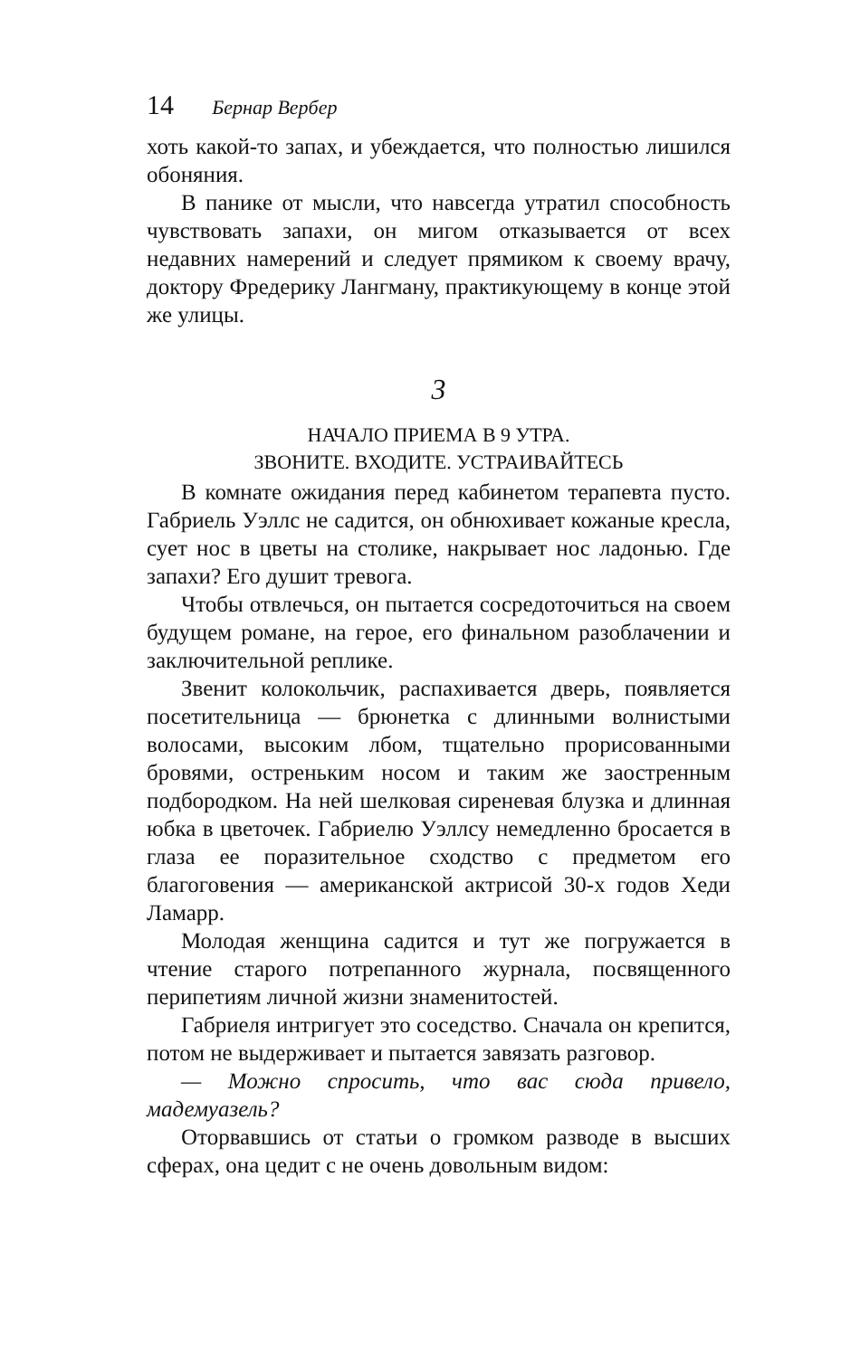14 Бернар Вербер
хоть какой-то запах, и убеждается, что полностью лишился обоняния.
В панике от мысли, что навсегда утратил способность чувствовать запахи, он мигом отказывается от всех недавних намерений и следует прямиком к своему врачу, доктору Фредерику Лангману, практикующему в конце этой же улицы.
3
НАЧАЛО ПРИЕМА В 9 УТРА.
ЗВОНИТЕ. ВХОДИТЕ. УСТРАИВАЙТЕСЬ
В комнате ожидания перед кабинетом терапевта пусто. Габриель Уэллс не садится, он обнюхивает кожаные кресла, сует нос в цветы на столике, накрывает нос ладонью. Где запахи? Его душит тревога.
Чтобы отвлечься, он пытается сосредоточиться на своем будущем романе, на герое, его финальном разоблачении и заключительной реплике.
Звенит колокольчик, распахивается дверь, появляется посетительница — брюнетка с длинными волнистыми волосами, высоким лбом, тщательно прорисованными бровями, остреньким носом и таким же заостренным подбородком. На ней шелковая сиреневая блузка и длинная юбка в цветочек. Габриелю Уэллсу немедленно бросается в глаза ее поразительное сходство с предметом его благоговения — американской актрисой 30-х годов Хеди Ламарр.
Молодая женщина садится и тут же погружается в чтение старого потрепанного журнала, посвященного перипетиям личной жизни знаменитостей.
Габриеля интригует это соседство. Сначала он крепится, потом не выдерживает и пытается завязать разговор.
— Можно спросить, что вас сюда привело, мадемуазель?
Оторвавшись от статьи о громком разводе в высших сферах, она цедит с не очень довольным видом: